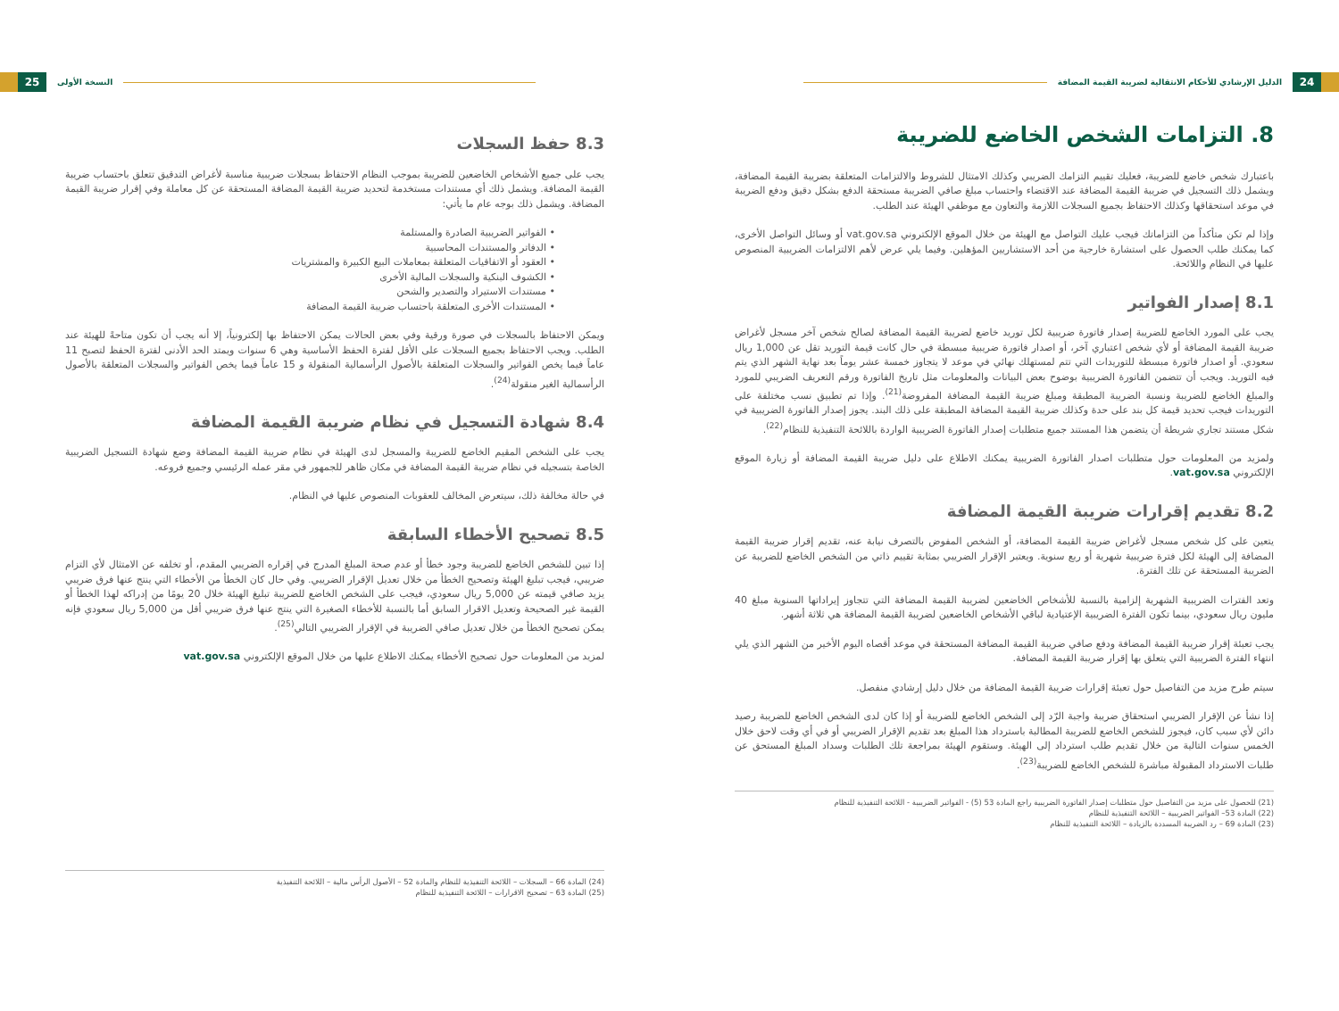24
الدليل الإرشادي للأحكام الانتقالية لضريبة القيمة المضافة
النسخة الأولى
25
8. التزامات الشخص الخاضع للضريبة
باعتبارك شخص خاضع للضريبة، فعليك تقييم التزامك الضريبي وكذلك الامتثال للشروط والالتزامات المتعلقة بضريبة القيمة المضافة، ويشمل ذلك التسجيل في ضريبة القيمة المضافة عند الاقتضاء واحتساب مبلغ صافي الضريبة مستحقة الدفع بشكل دقيق ودفع الضريبة في موعد استحقاقها وكذلك الاحتفاظ بجميع السجلات اللازمة والتعاون مع موظفي الهيئة عند الطلب.
وإذا لم تكن متأكداً من التزاماتك فيجب عليك التواصل مع الهيئة من خلال الموقع الإلكتروني vat.gov.sa أو وسائل التواصل الأخرى، كما يمكنك طلب الحصول على استشارة خارجية من أحد الاستشاريين المؤهلين. وفيما يلي عرض لأهم الالتزامات الضريبية المنصوص عليها في النظام واللائحة.
8.1 إصدار الفواتير
يجب على المورد الخاضع للضريبة إصدار فاتورة ضريبية لكل توريد خاضع لضريبة القيمة المضافة لصالح شخص آخر مسجل لأغراض ضريبة القيمة المضافة أو لأي شخص اعتباري آخر، أو اصدار فاتورة ضريبية مبسطة في حال كانت قيمة التوريد تقل عن 1,000 ريال سعودي. أو اصدار فاتورة مبسطة للتوريدات التي تتم لمستهلك نهائي في موعد لا يتجاوز خمسة عشر يوماً بعد نهاية الشهر الذي يتم فيه التوريد. ويجب أن تتضمن الفاتورة الضريبية بوضوح بعض البيانات والمعلومات مثل تاريخ الفاتورة ورقم التعريف الضريبي للمورد والمبلغ الخاضع للضريبة ونسبة الضريبة المطبقة ومبلغ ضريبة القيمة المضافة المفروضة<sup>(21)</sup>. وإذا تم تطبيق نسب مختلفة على التوريدات فيجب تحديد قيمة كل بند على حدة وكذلك ضريبة القيمة المضافة المطبقة على ذلك البند. يجوز إصدار الفاتورة الضريبية في شكل مستند تجاري شريطة أن يتضمن هذا المستند جميع متطلبات إصدار الفاتورة الضريبية الواردة باللائحة التنفيذية للنظام<sup>(22)</sup>.
ولمزيد من المعلومات حول متطلبات اصدار الفاتورة الضريبية يمكنك الاطلاع على دليل ضريبة القيمة المضافة أو زيارة الموقع الإلكتروني vat.gov.sa.
8.2 تقديم إقرارات ضريبة القيمة المضافة
يتعين على كل شخص مسجل لأغراض ضريبة القيمة المضافة، أو الشخص المفوض بالتصرف نيابة عنه، تقديم إقرار ضريبة القيمة المضافة إلى الهيئة لكل فترة ضريبية شهرية أو ربع سنوية. ويعتبر الإقرار الضريبي بمثابة تقييم ذاتي من الشخص الخاضع للضريبة عن الضريبة المستحقة عن تلك الفترة.
وتعد الفترات الضريبية الشهرية إلزامية بالنسبة للأشخاص الخاضعين لضريبة القيمة المضافة التي تتجاوز إيراداتها السنوية مبلغ 40 مليون ريال سعودي، بينما تكون الفترة الضريبية الإعتيادية لباقي الأشخاص الخاضعين لضريبة القيمة المضافة هي ثلاثة أشهر.
يجب تعبئة إقرار ضريبة القيمة المضافة ودفع صافي ضريبة القيمة المضافة المستحقة في موعد أقصاه اليوم الأخير من الشهر الذي يلي انتهاء الفترة الضريبية التي يتعلق بها إقرار ضريبة القيمة المضافة.
سيتم طرح مزيد من التفاصيل حول تعبئة إقرارات ضريبة القيمة المضافة من خلال دليل إرشادي منفصل.
إذا نشأ عن الإقرار الضريبي استحقاق ضريبة واجبة الرّد إلى الشخص الخاضع للضريبة أو إذا كان لدى الشخص الخاضع للضريبة رصيد دائن لأي سبب كان، فيجوز للشخص الخاضع للضريبة المطالبة باسترداد هذا المبلغ بعد تقديم الإقرار الضريبي أو في أي وقت لاحق خلال الخمس سنوات التالية من خلال تقديم طلب استرداد إلى الهيئة. وستقوم الهيئة بمراجعة تلك الطلبات وسداد المبلغ المستحق عن طلبات الاسترداد المقبولة مباشرة للشخص الخاضع للضريبة<sup>(23)</sup>.
(21) للحصول على مزيد من التفاصيل حول متطلبات إصدار الفاتورة الضريبية راجع المادة 53 (5) - الفواتير الضريبية - اللائحة التنفيذية للنظام
(22) المادة 53– الفواتير الضريبية – اللائحة التنفيذية للنظام
(23) المادة 69 – رد الضريبة المسددة بالزيادة – اللائحة التنفيذية للنظام
8.3 حفظ السجلات
يجب على جميع الأشخاص الخاضعين للضريبة بموجب النظام الاحتفاظ بسجلات ضريبية مناسبة لأغراض التدقيق تتعلق باحتساب ضريبة القيمة المضافة. ويشمل ذلك أي مستندات مستخدمة لتحديد ضريبة القيمة المضافة المستحقة عن كل معاملة وفي إقرار ضريبة القيمة المضافة. ويشمل ذلك بوجه عام ما يأتي:
• الفواتير الضريبية الصادرة والمستلمة
• الدفاتر والمستندات المحاسبية
• العقود أو الاتفاقيات المتعلقة بمعاملات البيع الكبيرة والمشتريات
• الكشوف البنكية والسجلات المالية الأخرى
• مستندات الاستيراد والتصدير والشحن
• المستندات الأخرى المتعلقة باحتساب ضريبة القيمة المضافة
ويمكن الاحتفاظ بالسجلات في صورة ورقية وفي بعض الحالات يمكن الاحتفاظ بها إلكترونياً، إلا أنه يجب أن تكون متاحةً للهيئة عند الطلب. ويجب الاحتفاظ بجميع السجلات على الأقل لفترة الحفظ الأساسية وهي 6 سنوات ويمتد الحد الأدنى لفترة الحفظ لتصبح 11 عاماً فيما يخص الفواتير والسجلات المتعلقة بالأصول الرأسمالية المنقولة و 15 عاماً فيما يخص الفواتير والسجلات المتعلقة بالأصول الرأسمالية الغير منقولة<sup>(24)</sup>.
8.4 شهادة التسجيل في نظام ضريبة القيمة المضافة
يجب على الشخص المقيم الخاضع للضريبة والمسجل لدى الهيئة في نظام ضريبة القيمة المضافة وضع شهادة التسجيل الضريبية الخاصة بتسجيله في نظام ضريبة القيمة المضافة في مكان ظاهر للجمهور في مقر عمله الرئيسي وجميع فروعه.
في حالة مخالفة ذلك، سيتعرض المخالف للعقوبات المنصوص عليها في النظام.
8.5 تصحيح الأخطاء السابقة
إذا تبين للشخص الخاضع للضريبة وجود خطأ أو عدم صحة المبلغ المدرج في إقراره الضريبي المقدم، أو تخلفه عن الامتثال لأي التزام ضريبي، فيجب تبليغ الهيئة وتصحيح الخطأ من خلال تعديل الإقرار الضريبي. وفي حال كان الخطأ من الأخطاء التي ينتج عنها فرق ضريبي يزيد صافي قيمته عن 5,000 ريال سعودي، فيجب على الشخص الخاضع للضريبة تبليغ الهيئة خلال 20 يومًا من إدراكه لهذا الخطأ أو القيمة غير الصحيحة وتعديل الاقرار السابق أما بالنسبة للأخطاء الصغيرة التي ينتج عنها فرق ضريبي أقل من 5,000 ريال سعودي فإنه يمكن تصحيح الخطأ من خلال تعديل صافي الضريبة في الإقرار الضريبي التالي<sup>(25)</sup>.
لمزيد من المعلومات حول تصحيح الأخطاء يمكنك الاطلاع عليها من خلال الموقع الإلكتروني vat.gov.sa
(24) المادة 66 – السجلات – اللائحة التنفيذية للنظام والمادة 52 – الأصول الرأس مالية – اللائحة التنفيذية
(25) المادة 63 – تصحيح الاقرارات – اللائحة التنفيذية للنظام